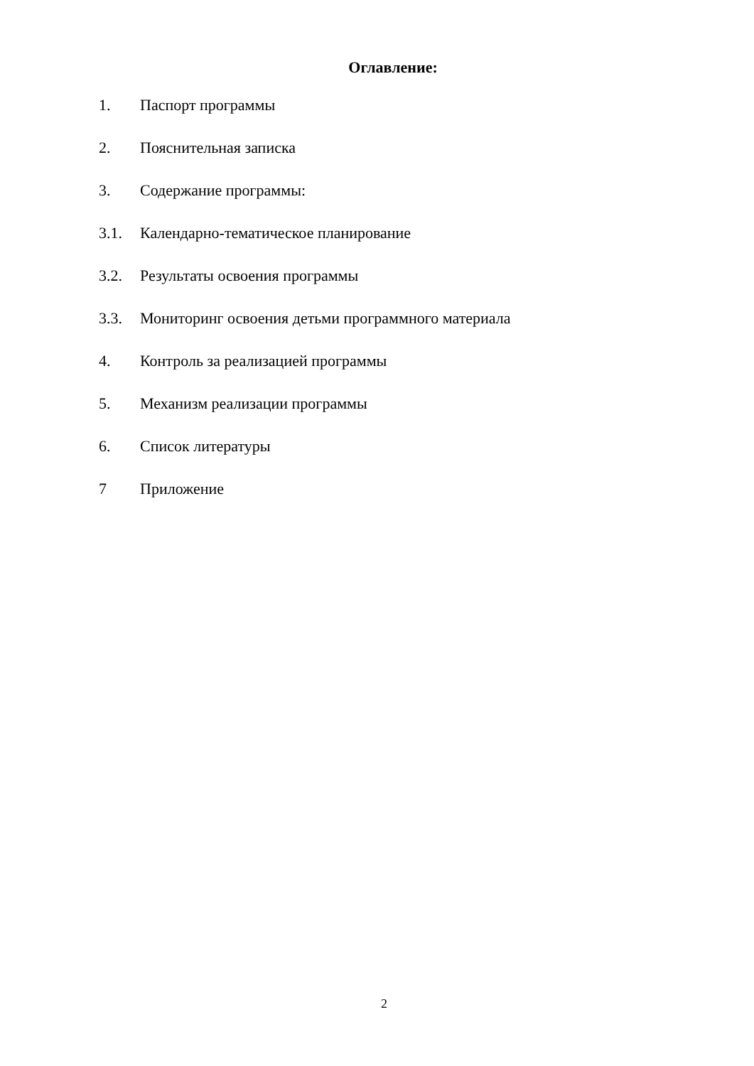Оглавление:
1. Паспорт программы
2. Пояснительная записка
3. Содержание программы:
3.1. Календарно-тематическое планирование
3.2. Результаты освоения программы
3.3. Мониторинг освоения детьми программного материала
4. Контроль за реализацией программы
5. Механизм реализации программы
6. Список литературы
7 Приложение
2